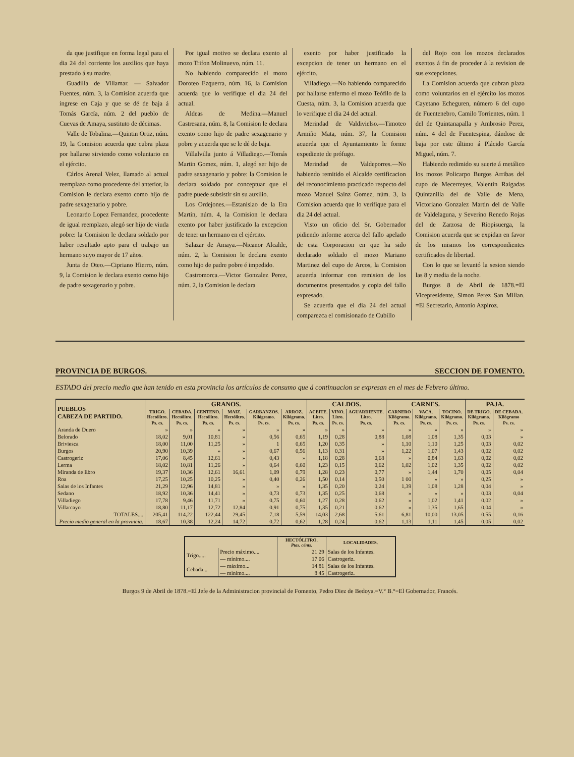da que justifique en forma legal para el dia 24 del corriente los auxilios que haya prestado á su madre.
Guadilla de Villamar. — Salvador Fuentes, núm. 3, la Comision acuerda que ingrese en Caja y que se dé de baja á Tomás García, núm. 2 del pueblo de Cuevas de Amaya, sustituto de décimas.
Valle de Tobalina.—Quintin Ortiz, núm. 19, la Comision acuerda que cubra plaza por hallarse sirviendo como voluntario en el ejército.
Cárlos Arenal Velez, llamado al actual reemplazo como procedente del anterior, la Comision le declara exento como hijo de padre sexagenario y pobre.
Leonardo Lopez Fernandez, procedente de igual reemplazo, alegó ser hijo de viuda pobre: la Comision le declara soldado por haber resultado apto para el trabajo un hermano suyo mayor de 17 años.
Junta de Oteo.—Cipriano Hierro, núm. 9, la Comision le declara exento como hijo de padre sexagenario y pobre.
Por igual motivo se declara exento al mozo Trifon Molinuevo, núm. 11.
No habiendo comparecido el mozo Doroteo Ezquerra, núm. 16, la Comision acuerda que lo verifique el dia 24 del actual.
Aldeas de Medina.—Manuel Castresana, núm. 8, la Comision le declara exento como hijo de padre sexagenario y pobre y acuerda que se le dé de baja.
Villalvilla junto á Villadiego.—Tomás Martin Gomez, núm. 1, alegó ser hijo de padre sexagenario y pobre: la Comision le declara soldado por conceptuar que el padre puede subsistir sin su auxilio.
Los Ordejones.—Estanislao de la Era Martin, núm. 4, la Comision le declara exento por haber justificado la excepcion de tener un hermano en el ejército.
Salazar de Amaya.—Nicanor Alcalde, núm. 2, la Comision le declara exento como hijo de padre pobre é impedido.
Castromorca.—Victor Gonzalez Perez, núm. 2, la Comision le declara
exento por haber justificado la excepcion de tener un hermano en el ejército.
Villadiego.—No habiendo comparecido por hallarse enfermo el mozo Teófilo de la Cuesta, núm. 3, la Comision acuerda que lo verifique el dia 24 del actual.
Merindad de Valdivielso.—Timoteo Armiño Mata, núm. 37, la Comision acuerda que el Ayuntamiento le forme expediente de prófugo.
Merindad de Valdeporres.—No habiendo remitido el Alcalde certificacion del reconocimiento practicado respecto del mozo Manuel Sainz Gomez, núm. 3, la Comision acuerda que lo verifique para el dia 24 del actual.
Visto un oficio del Sr. Gobernador pidiendo informe acerca del fallo apelado de esta Corporacion en que ha sido declarado soldado el mozo Mariano Martinez del cupo de Arcos, la Comision acuerda informar con remision de los documentos presentados y copia del fallo expresado.
Se acuerda que el dia 24 del actual comparezca el comisionado de Cubillo
del Rojo con los mozos declarados exentos á fin de proceder á la revision de sus excepciones.
La Comision acuerda que cubran plaza como voluntarios en el ejército los mozos Cayetano Echeguren, número 6 del cupo de Fuentenebro, Camilo Torrientes, núm. 1 del de Quintanapalla y Ambrosio Perez, núm. 4 del de Fuentespina, dándose de baja por este último á Plácido García Miguel, núm. 7.
Habiendo redimido su suerte á metálico los mozos Policarpo Burgos Arribas del cupo de Mecerreyes, Valentin Raigadas Quintanilla del de Valle de Mena, Victoriano Gonzalez Martin del de Valle de Valdelaguna, y Severino Renedo Rojas del de Zarzosa de Riopisuerga, la Comision acuerda que se expidan en favor de los mismos los correspondientes certificados de libertad.
Con lo que se levantó la sesion siendo las 8 y media de la noche.
Burgos 8 de Abril de 1878.=El Vicepresidente, Simon Perez San Millan. =El Secretario, Antonio Azpiroz.
PROVINCIA DE BURGOS. SECCION DE FOMENTO.
ESTADO del precio medio que han tenido en esta provincia los artículos de consumo que á continuacion se expresan en el mes de Febrero último.
| PUEBLOS CABEZA DE PARTIDO. | GRANOS. | | | | | | CALDOS. | | | CARNES. | | | PAJA. | |
| --- | --- | --- | --- | --- | --- | --- | --- | --- | --- | --- | --- | --- | --- | --- |
| | TRIGO. Hectólitro. | CEBADA. Hectólitro. | CENTENO. Hectólitro. | MAIZ. Hectólitro. | GARBANZOS. Kilógramo. | ARROZ. Kilógramo. | ACEITE. Litro. | VINO. Litro. | AGUARDIENTE. Litro. | CARNERO Kilógramo. | VACA. Kilógramo. | TOCINO. Kilógramo. | DE TRIGO. Kilógramo. | DE CEBADA. Kilógramo |
| | Ps. cs. | Ps. cs. | Ps. cs. | Ps. cs. | Ps. cs. | Ps. cs. | Ps. cs. | Ps. cs. | Ps. cs. | Ps. cs. | Ps. cs. | Ps. cs. | Ps. cs. | Ps. cs. |
| Aranda de Duero | » | » | » | » | » | » | » | » | » | » | » | » | » | » |
| Belorado | 18,02 | 9,01 | 10,81 | » | 0,56 | 0,65 | 1,19 | 0,28 | 0,88 | 1,08 | 1,08 | 1,35 | 0,03 | » |
| Briviesca | 18,00 | 11,00 | 11,25 | » | 1 | 0,65 | 1,20 | 0,35 | » | 1,10 | 1,10 | 1,25 | 0,03 | 0,02 |
| Burgos | 20,90 | 10,39 | » | » | 0,67 | 0,56 | 1,13 | 0,31 | » | 1,22 | 1,07 | 1,43 | 0,02 | 0,02 |
| Castrogeriz | 17,06 | 8,45 | 12,61 | » | 0,43 | » | 1,18 | 0,28 | 0,68 | » | 0,84 | 1,63 | 0,02 | 0,02 |
| Lerma | 18,02 | 10,81 | 11,26 | » | 0,64 | 0,60 | 1,23 | 0,15 | 0,62 | 1,02 | 1,02 | 1,35 | 0,02 | 0,02 |
| Miranda de Ebro | 19,37 | 10,36 | 12,61 | 16,61 | 1,09 | 0,79 | 1,28 | 0,23 | 0,77 | » | 1,44 | 1,70 | 0,05 | 0,04 |
| Roa | 17,25 | 10,25 | 10,25 | » | 0,40 | 0,26 | 1,50 | 0,14 | 0,50 | 1 00 | » | » | 0,25 | » |
| Salas de los Infantes | 21,29 | 12,96 | 14,81 | » | » | » | 1,35 | 0,20 | 0,24 | 1,39 | 1,08 | 1,28 | 0,04 | » |
| Sedano | 18,92 | 10,36 | 14,41 | » | 0,73 | 0,73 | 1,35 | 0,25 | 0,68 | » | » | » | 0,03 | 0,04 |
| Villadiego | 17,78 | 9,46 | 11,71 | » | 0,75 | 0,60 | 1,27 | 0,28 | 0,62 | » | 1,02 | 1,41 | 0,02 | » |
| Villarcayo | 18,80 | 11,17 | 12,72 | 12,84 | 0,91 | 0,75 | 1,35 | 0,21 | 0,62 | » | 1,35 | 1,65 | 0,04 | » |
| TOTALES.... | 205,41 | 114,22 | 122,44 | 29,45 | 7,18 | 5,59 | 14,03 | 2,68 | 5,61 | 6,81 | 10,00 | 13,05 | 0,55 | 0,16 |
| Precio medio general en la provincia. | 18,67 | 10,38 | 12,24 | 14,72 | 0,72 | 0,62 | 1,28 | 0,24 | 0,62 | 1,13 | 1,11 | 1,45 | 0,05 | 0,02 |
| | | HECTÓLITRO. Ptas. cénts. | LOCALIDADES. |
| --- | --- | --- | --- |
| Trigo..... | Precio máximo.... | 21 29 | Salas de los Infantes. |
| | — mínimo.... | 17 06 | Castrogeriz. |
| Cebada... | — máximo... | 14 81 | Salas de los Infantes. |
| | — mínimo.... | 8 45 | Castrogeriz. |
Burgos 9 de Abril de 1878.=El Jefe de la Administracion provincial de Fomento, Pedro Diez de Bedoya.=V.° B.°=El Gobernador, Francés.